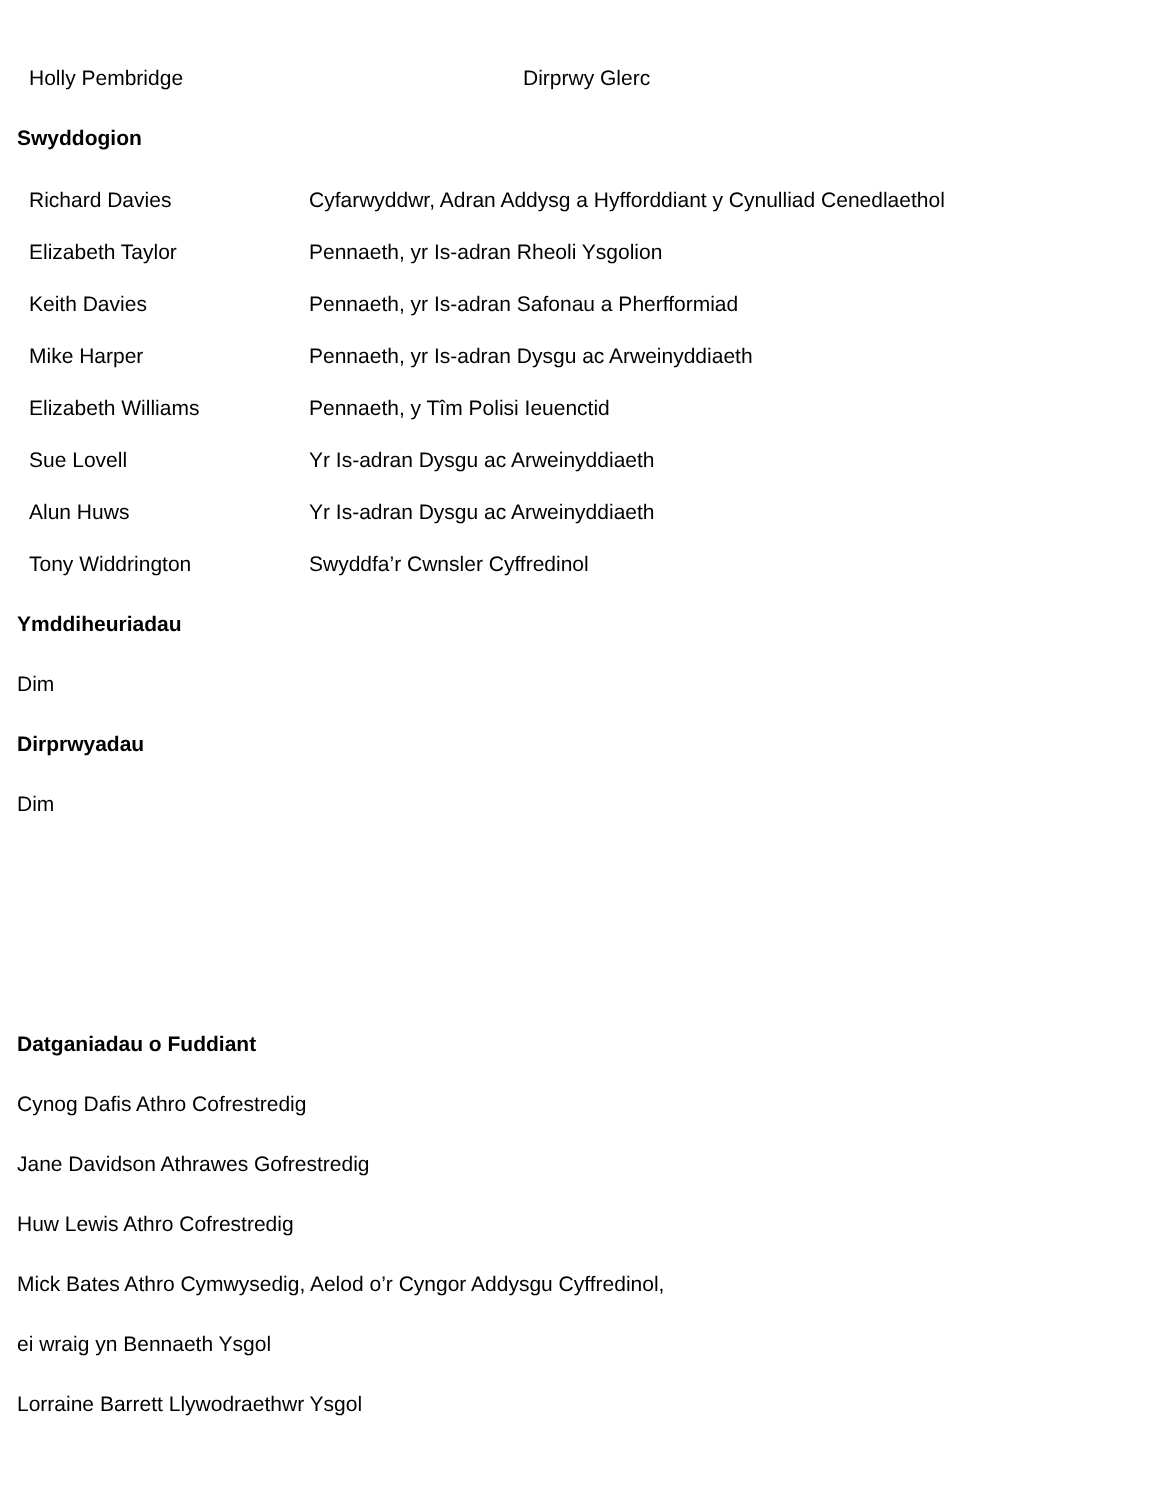| Holly Pembridge | Dirprwy Glerc |
Swyddogion
| Richard Davies | Cyfarwyddwr, Adran Addysg a Hyfforddiant y Cynulliad Cenedlaethol |
| Elizabeth Taylor | Pennaeth, yr Is-adran Rheoli Ysgolion |
| Keith Davies | Pennaeth, yr Is-adran Safonau a Pherfformiad |
| Mike Harper | Pennaeth, yr Is-adran Dysgu ac Arweinyddiaeth |
| Elizabeth Williams | Pennaeth, y Tîm Polisi Ieuenctid |
| Sue Lovell | Yr Is-adran Dysgu ac Arweinyddiaeth |
| Alun Huws | Yr Is-adran Dysgu ac Arweinyddiaeth |
| Tony Widdrington | Swyddfa’r Cwnsler Cyffredinol |
Ymddiheuriadau
Dim
Dirprwyadau
Dim
Datganiadau o Fuddiant
Cynog Dafis Athro Cofrestredig
Jane Davidson Athrawes Gofrestredig
Huw Lewis Athro Cofrestredig
Mick Bates Athro Cymwysedig, Aelod o’r Cyngor Addysgu Cyffredinol,
ei wraig yn Bennaeth Ysgol
Lorraine Barrett Llywodraethwr Ysgol